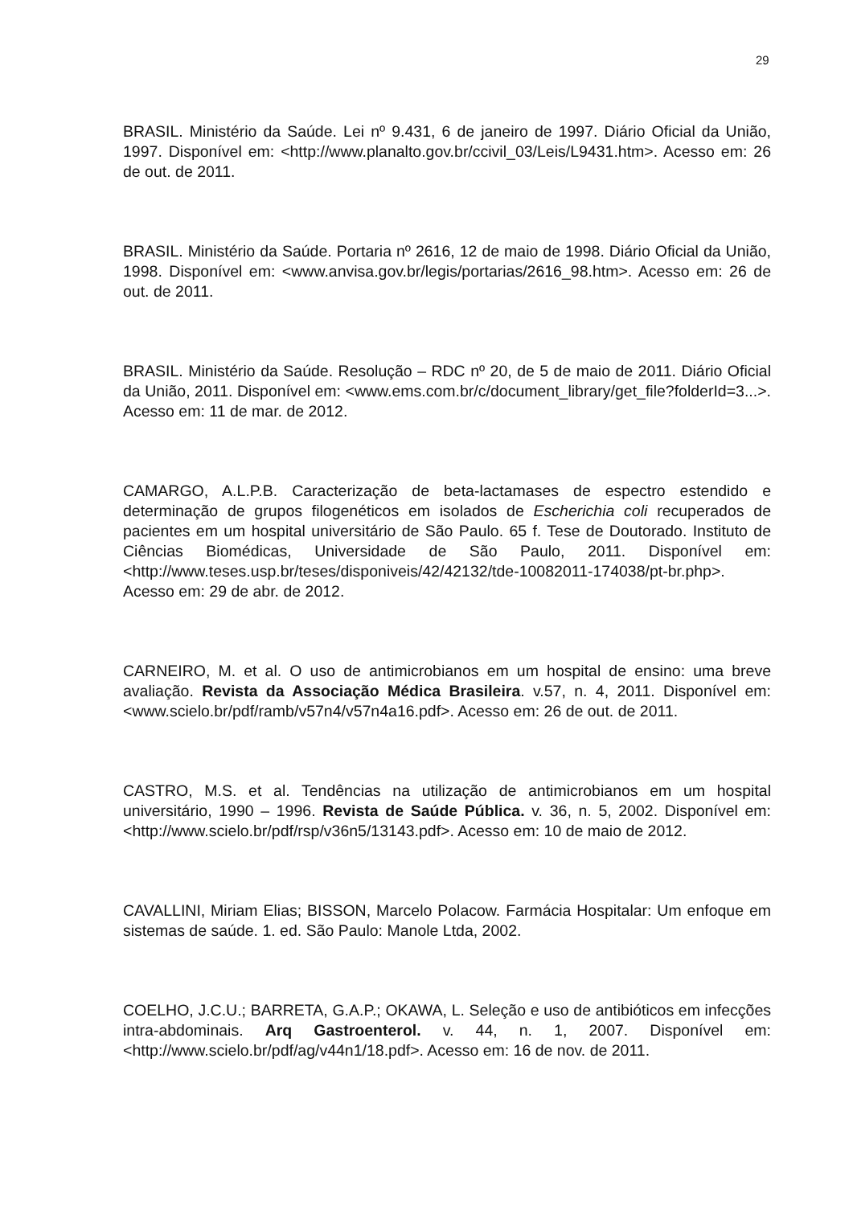29
BRASIL. Ministério da Saúde. Lei nº 9.431, 6 de janeiro de 1997. Diário Oficial da União, 1997. Disponível em: <http://www.planalto.gov.br/ccivil_03/Leis/L9431.htm>. Acesso em: 26 de out. de 2011.
BRASIL. Ministério da Saúde. Portaria nº 2616, 12 de maio de 1998. Diário Oficial da União, 1998. Disponível em: <www.anvisa.gov.br/legis/portarias/2616_98.htm>. Acesso em: 26 de out. de 2011.
BRASIL. Ministério da Saúde. Resolução – RDC nº 20, de 5 de maio de 2011. Diário Oficial da União, 2011. Disponível em: <www.ems.com.br/c/document_library/get_file?folderId=3...>. Acesso em: 11 de mar. de 2012.
CAMARGO, A.L.P.B. Caracterização de beta-lactamases de espectro estendido e determinação de grupos filogenéticos em isolados de Escherichia coli recuperados de pacientes em um hospital universitário de São Paulo. 65 f. Tese de Doutorado. Instituto de Ciências Biomédicas, Universidade de São Paulo, 2011. Disponível em: <http://www.teses.usp.br/teses/disponiveis/42/42132/tde-10082011-174038/pt-br.php>. Acesso em: 29 de abr. de 2012.
CARNEIRO, M. et al. O uso de antimicrobianos em um hospital de ensino: uma breve avaliação. Revista da Associação Médica Brasileira. v.57, n. 4, 2011. Disponível em: <www.scielo.br/pdf/ramb/v57n4/v57n4a16.pdf>. Acesso em: 26 de out. de 2011.
CASTRO, M.S. et al. Tendências na utilização de antimicrobianos em um hospital universitário, 1990 – 1996. Revista de Saúde Pública. v. 36, n. 5, 2002. Disponível em: <http://www.scielo.br/pdf/rsp/v36n5/13143.pdf>. Acesso em: 10 de maio de 2012.
CAVALLINI, Miriam Elias; BISSON, Marcelo Polacow. Farmácia Hospitalar: Um enfoque em sistemas de saúde. 1. ed. São Paulo: Manole Ltda, 2002.
COELHO, J.C.U.; BARRETA, G.A.P.; OKAWA, L. Seleção e uso de antibióticos em infecções intra-abdominais. Arq Gastroenterol. v. 44, n. 1, 2007. Disponível em: <http://www.scielo.br/pdf/ag/v44n1/18.pdf>. Acesso em: 16 de nov. de 2011.